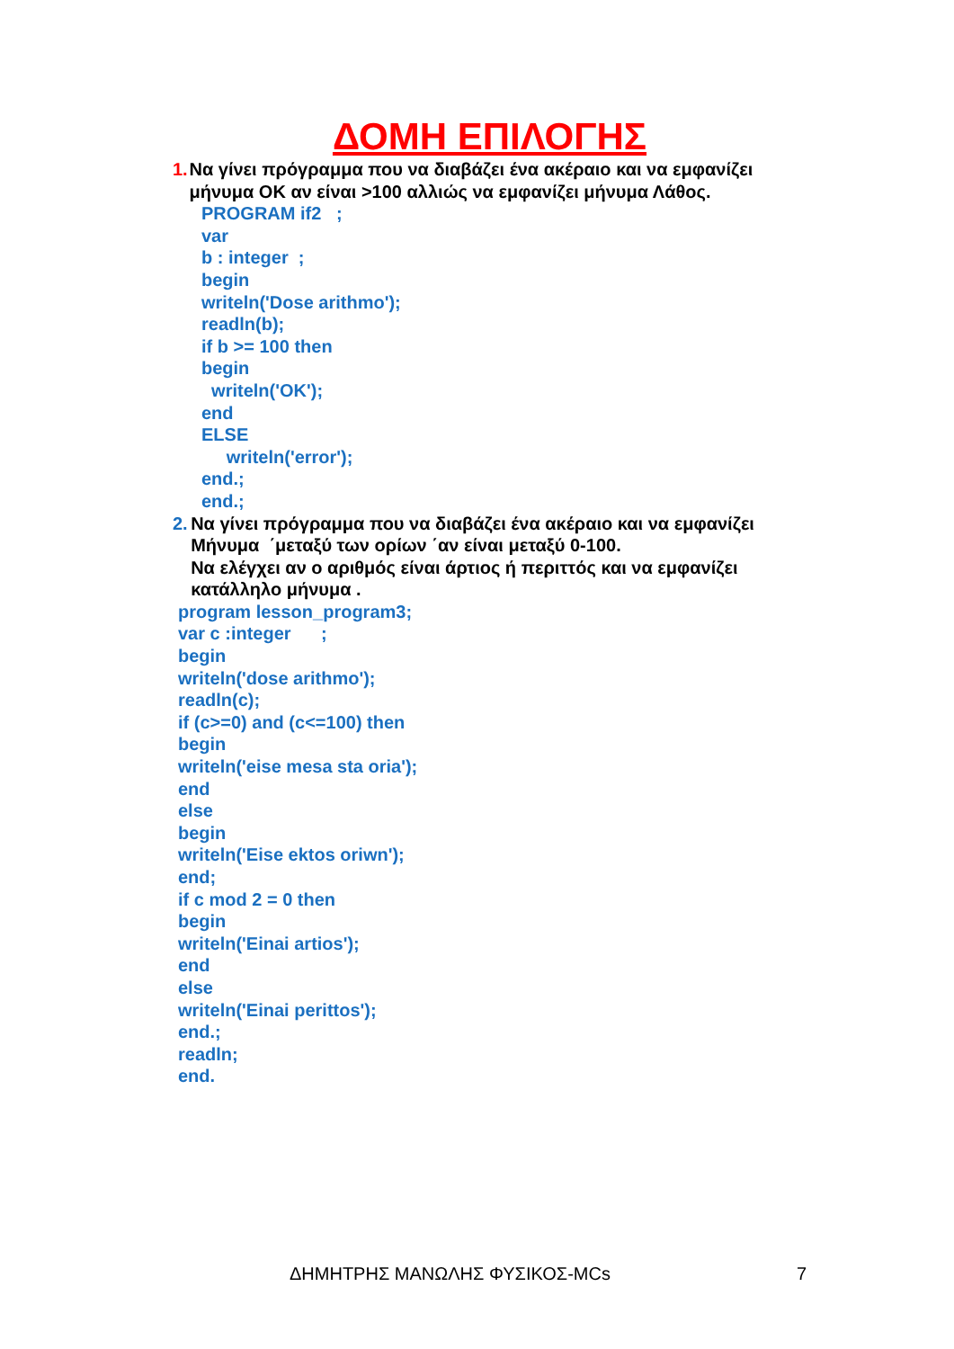ΔΟΜΗ ΕΠΙΛΟΓΗΣ
1. Να γίνει πρόγραμμα που να διαβάζει ένα ακέραιο και να εμφανίζει μήνυμα OK αν είναι >100 αλλιώς να εμφανίζει μήνυμα Λάθος.
PROGRAM if2 ;
var
b : integer ;
begin
writeln('Dose arithmo');
readln(b);
if b >= 100 then
begin
writeln('OK');
end
ELSE
writeln('error');
end.;
end.;
2. Να γίνει πρόγραμμα που να διαβάζει ένα ακέραιο και να εμφανίζει Μήνυμα ΄μεταξύ των ορίων ΄αν είναι μεταξύ 0-100.
Να ελέγχει αν ο αριθμός είναι άρτιος ή περιττός και να εμφανίζει κατάλληλο μήνυμα .
program lesson_program3;
var c :integer ;
begin
writeln('dose arithmo');
readln(c);
if (c>=0) and (c<=100) then
begin
writeln('eise mesa sta oria');
end
else
begin
writeln('Eise ektos oriwn');
end;
if c mod 2 = 0 then
begin
writeln('Einai artios');
end
else
writeln('Einai perittos');
end.;
readln;
end.
ΔΗΜΗΤΡΗΣ ΜΑΝΩΛΗΣ ΦΥΣΙΚΟΣ-MCs 7